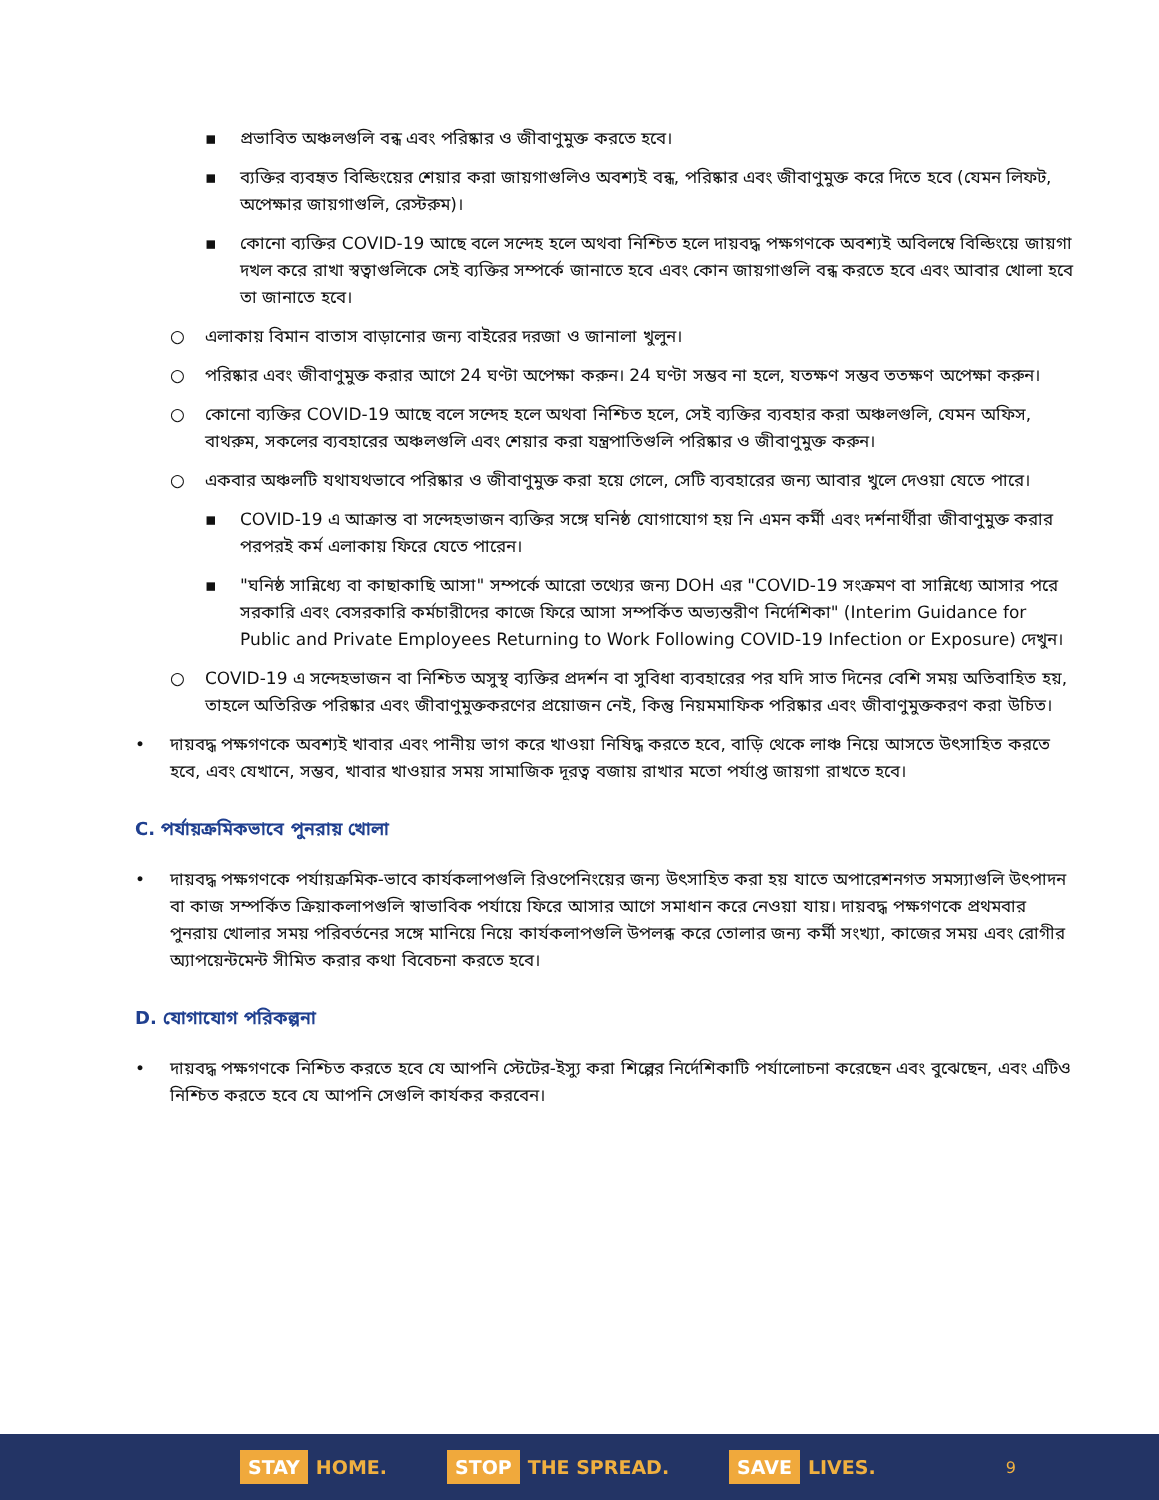▪ প্রভাবিত অঞ্চলগুলি বন্ধ এবং পরিষ্কার ও জীবাণুমুক্ত করতে হবে।
▪ ব্যক্তির ব্যবহৃত বিল্ডিংয়ের শেয়ার করা জায়গাগুলিও অবশ্যই বন্ধ, পরিষ্কার এবং জীবাণুমুক্ত করে দিতে হবে (যেমন লিফট, অপেক্ষার জায়গাগুলি, রেস্টরুম)।
▪ কোনো ব্যক্তির COVID-19 আছে বলে সন্দেহ হলে অথবা নিশ্চিত হলে দায়বদ্ধ পক্ষগণকে অবশ্যই অবিলম্বে বিল্ডিংয়ে জায়গা দখল করে রাখা স্বত্বাগুলিকে সেই ব্যক্তির সম্পর্কে জানাতে হবে এবং কোন জায়গাগুলি বন্ধ করতে হবে এবং আবার খোলা হবে তা জানাতে হবে।
○ এলাকায় বিমান বাতাস বাড়ানোর জন্য বাইরের দরজা ও জানালা খুলুন।
○ পরিষ্কার এবং জীবাণুমুক্ত করার আগে 24 ঘণ্টা অপেক্ষা করুন। 24 ঘণ্টা সম্ভব না হলে, যতক্ষণ সম্ভব ততক্ষণ অপেক্ষা করুন।
○ কোনো ব্যক্তির COVID-19 আছে বলে সন্দেহ হলে অথবা নিশ্চিত হলে, সেই ব্যক্তির ব্যবহার করা অঞ্চলগুলি, যেমন অফিস, বাথরুম, সকলের ব্যবহারের অঞ্চলগুলি এবং শেয়ার করা যন্ত্রপাতিগুলি পরিষ্কার ও জীবাণুমুক্ত করুন।
○ একবার অঞ্চলটি যথাযথভাবে পরিষ্কার ও জীবাণুমুক্ত করা হয়ে গেলে, সেটি ব্যবহারের জন্য আবার খুলে দেওয়া যেতে পারে।
▪ COVID-19 এ আক্রান্ত বা সন্দেহভাজন ব্যক্তির সঙ্গে ঘনিষ্ঠ যোগাযোগ হয় নি এমন কর্মী এবং দর্শনার্থীরা জীবাণুমুক্ত করার পরপরই কর্ম এলাকায় ফিরে যেতে পারেন।
▪ "ঘনিষ্ঠ সান্নিধ্যে বা কাছাকাছি আসা" সম্পর্কে আরো তথ্যের জন্য DOH এর "COVID-19 সংক্রমণ বা সান্নিধ্যে আসার পরে সরকারি এবং বেসরকারি কর্মচারীদের কাজে ফিরে আসা সম্পর্কিত অভ্যন্তরীণ নির্দেশিকা" (Interim Guidance for Public and Private Employees Returning to Work Following COVID-19 Infection or Exposure) দেখুন।
○ COVID-19 এ সন্দেহভাজন বা নিশ্চিত অসুস্থ ব্যক্তির প্রদর্শন বা সুবিধা ব্যবহারের পর যদি সাত দিনের বেশি সময় অতিবাহিত হয়, তাহলে অতিরিক্ত পরিষ্কার এবং জীবাণুমুক্তকরণের প্রয়োজন নেই, কিন্তু নিয়মমাফিক পরিষ্কার এবং জীবাণুমুক্তকরণ করা উচিত।
• দায়বদ্ধ পক্ষগণকে অবশ্যই খাবার এবং পানীয় ভাগ করে খাওয়া নিষিদ্ধ করতে হবে, বাড়ি থেকে লাঞ্চ নিয়ে আসতে উৎসাহিত করতে হবে, এবং যেখানে, সম্ভব, খাবার খাওয়ার সময় সামাজিক দূরত্ব বজায় রাখার মতো পর্যাপ্ত জায়গা রাখতে হবে।
C. পর্যায়ক্রমিকভাবে পুনরায় খোলা
• দায়বদ্ধ পক্ষগণকে পর্যায়ক্রমিক-ভাবে কার্যকলাপগুলি রিওপেনিংয়ের জন্য উৎসাহিত করা হয় যাতে অপারেশনগত সমস্যাগুলি উৎপাদন বা কাজ সম্পর্কিত ক্রিয়াকলাপগুলি স্বাভাবিক পর্যায়ে ফিরে আসার আগে সমাধান করে নেওয়া যায়। দায়বদ্ধ পক্ষগণকে প্রথমবার পুনরায় খোলার সময় পরিবর্তনের সঙ্গে মানিয়ে নিয়ে কার্যকলাপগুলি উপলব্ধ করে তোলার জন্য কর্মী সংখ্যা, কাজের সময় এবং রোগীর অ্যাপয়েন্টমেন্ট সীমিত করার কথা বিবেচনা করতে হবে।
D. যোগাযোগ পরিকল্পনা
• দায়বদ্ধ পক্ষগণকে নিশ্চিত করতে হবে যে আপনি স্টেটের-ইস্যু করা শিল্পের নির্দেশিকাটি পর্যালোচনা করেছেন এবং বুঝেছেন, এবং এটিও নিশ্চিত করতে হবে যে আপনি সেগুলি কার্যকর করবেন।
STAY HOME.
STOP THE SPREAD.
SAVE LIVES.
9